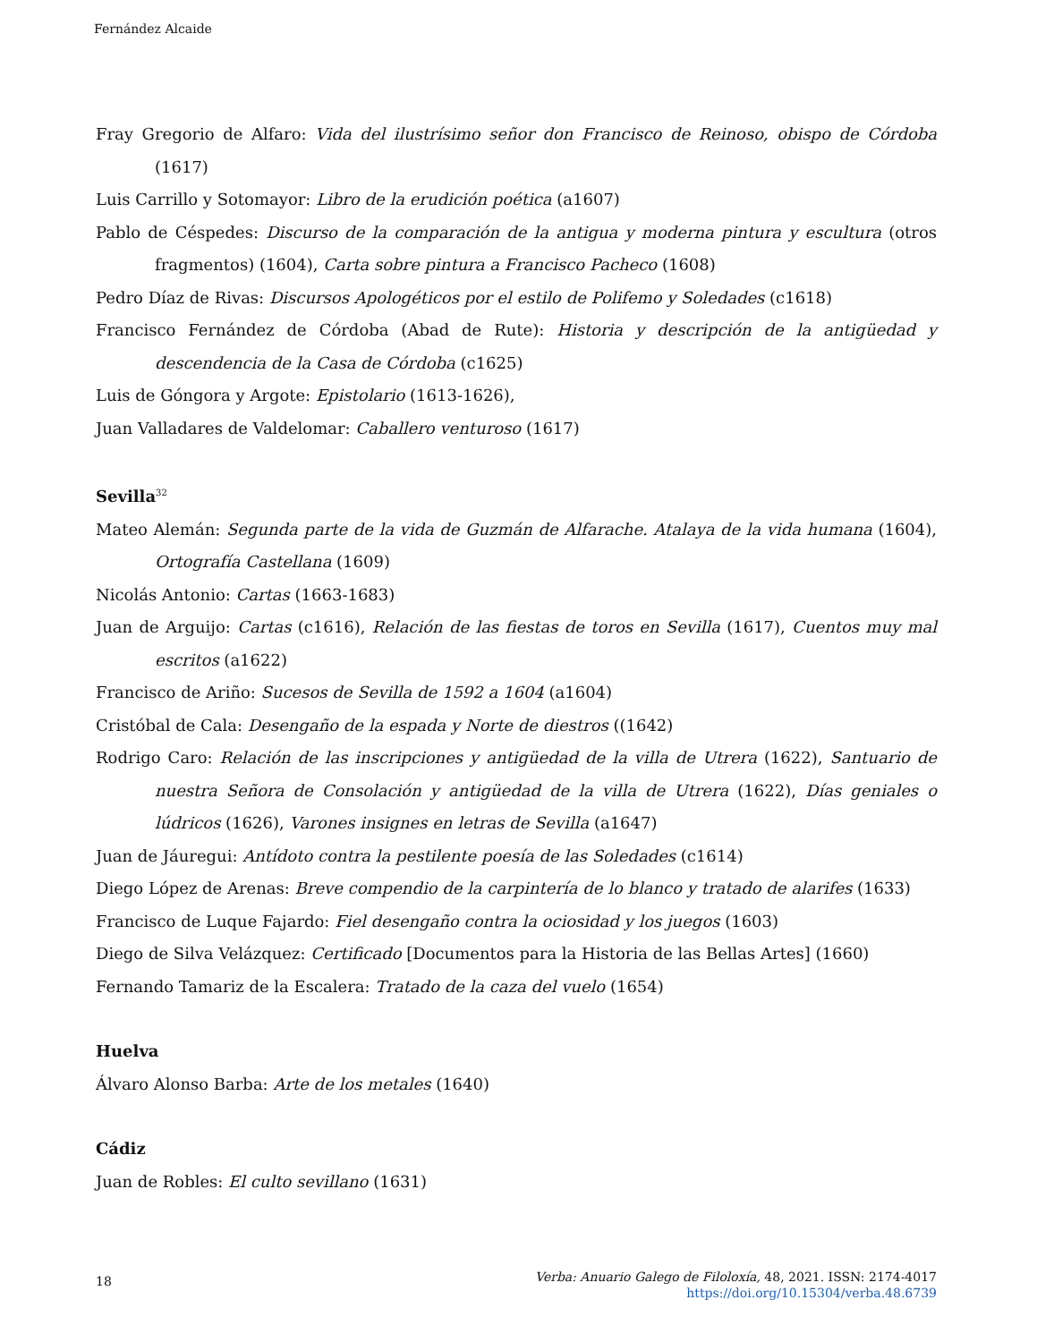Fernández Alcaide
Fray Gregorio de Alfaro: Vida del ilustrísimo señor don Francisco de Reinoso, obispo de Córdoba (1617)
Luis Carrillo y Sotomayor: Libro de la erudición poética (a1607)
Pablo de Céspedes: Discurso de la comparación de la antigua y moderna pintura y escultura (otros fragmentos) (1604), Carta sobre pintura a Francisco Pacheco (1608)
Pedro Díaz de Rivas: Discursos Apologéticos por el estilo de Polifemo y Soledades (c1618)
Francisco Fernández de Córdoba (Abad de Rute): Historia y descripción de la antigüedad y descendencia de la Casa de Córdoba (c1625)
Luis de Góngora y Argote: Epistolario (1613-1626),
Juan Valladares de Valdelomar: Caballero venturoso (1617)
Sevilla<sup>32</sup>
Mateo Alemán: Segunda parte de la vida de Guzmán de Alfarache. Atalaya de la vida humana (1604), Ortografía Castellana (1609)
Nicolás Antonio: Cartas (1663-1683)
Juan de Arguijo: Cartas (c1616), Relación de las fiestas de toros en Sevilla (1617), Cuentos muy mal escritos (a1622)
Francisco de Ariño: Sucesos de Sevilla de 1592 a 1604 (a1604)
Cristóbal de Cala: Desengaño de la espada y Norte de diestros ((1642)
Rodrigo Caro: Relación de las inscripciones y antigüedad de la villa de Utrera (1622), Santuario de nuestra Señora de Consolación y antigüedad de la villa de Utrera (1622), Días geniales o lúdricos (1626), Varones insignes en letras de Sevilla (a1647)
Juan de Jáuregui: Antídoto contra la pestilente poesía de las Soledades (c1614)
Diego López de Arenas: Breve compendio de la carpintería de lo blanco y tratado de alarifes (1633)
Francisco de Luque Fajardo: Fiel desengaño contra la ociosidad y los juegos (1603)
Diego de Silva Velázquez: Certificado [Documentos para la Historia de las Bellas Artes] (1660)
Fernando Tamariz de la Escalera: Tratado de la caza del vuelo (1654)
Huelva
Álvaro Alonso Barba: Arte de los metales (1640)
Cádiz
Juan de Robles: El culto sevillano (1631)
18
Verba: Anuario Galego de Filoloxía, 48, 2021. ISSN: 2174-4017
https://doi.org/10.15304/verba.48.6739